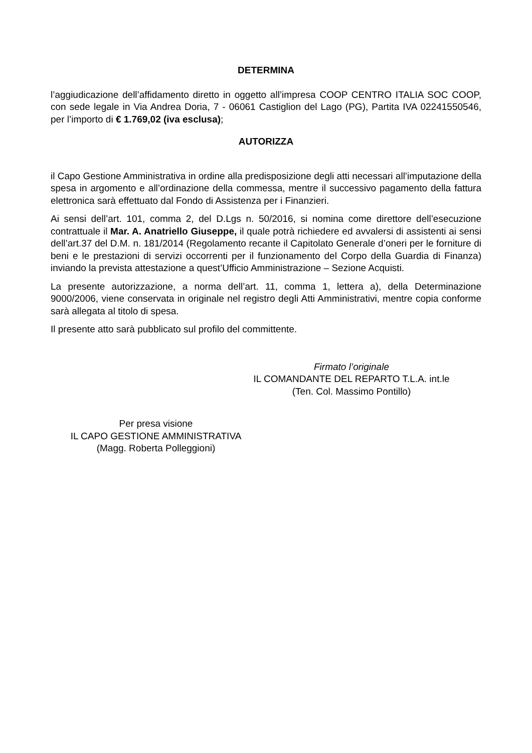DETERMINA
l’aggiudicazione dell’affidamento diretto in oggetto all’impresa COOP CENTRO ITALIA SOC COOP, con sede legale in Via Andrea Doria, 7 - 06061 Castiglion del Lago (PG), Partita IVA 02241550546, per l’importo di € 1.769,02 (iva esclusa);
AUTORIZZA
il Capo Gestione Amministrativa in ordine alla predisposizione degli atti necessari all’imputazione della spesa in argomento e all’ordinazione della commessa, mentre il successivo pagamento della fattura elettronica sarà effettuato dal Fondo di Assistenza per i Finanzieri.
Ai sensi dell’art. 101, comma 2, del D.Lgs n. 50/2016, si nomina come direttore dell’esecuzione contrattuale il Mar. A. Anatriello Giuseppe, il quale potrà richiedere ed avvalersi di assistenti ai sensi dell’art.37 del D.M. n. 181/2014 (Regolamento recante il Capitolato Generale d’oneri per le forniture di beni e le prestazioni di servizi occorrenti per il funzionamento del Corpo della Guardia di Finanza) inviando la prevista attestazione a quest’Ufficio Amministrazione – Sezione Acquisti.
La presente autorizzazione, a norma dell’art. 11, comma 1, lettera a), della Determinazione 9000/2006, viene conservata in originale nel registro degli Atti Amministrativi, mentre copia conforme sarà allegata al titolo di spesa.
Il presente atto sarà pubblicato sul profilo del committente.
Firmato l’originale
IL COMANDANTE DEL REPARTO T.L.A. int.le
(Ten. Col. Massimo Pontillo)
Per presa visione
IL CAPO GESTIONE AMMINISTRATIVA
(Magg. Roberta Polleggioni)